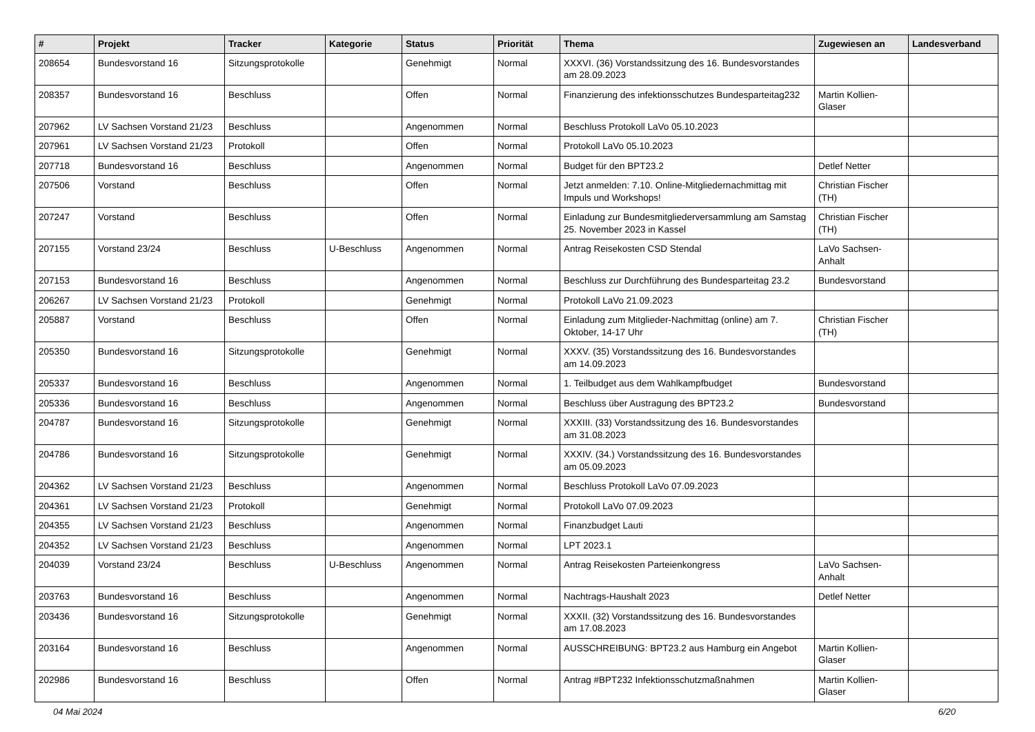| # | Projekt | Tracker | Kategorie | Status | Priorität | Thema | Zugewiesen an | Landesverband |
| --- | --- | --- | --- | --- | --- | --- | --- | --- |
| 208654 | Bundesvorstand 16 | Sitzungsprotokolle | | Genehmigt | Normal | XXXVI. (36) Vorstandssitzung des 16. Bundesvorstandes am 28.09.2023 | | |
| 208357 | Bundesvorstand 16 | Beschluss | | Offen | Normal | Finanzierung des infektionsschutzes Bundesparteitag232 | Martin Kollien-Glaser | |
| 207962 | LV Sachsen Vorstand 21/23 | Beschluss | | Angenommen | Normal | Beschluss Protokoll LaVo 05.10.2023 | | |
| 207961 | LV Sachsen Vorstand 21/23 | Protokoll | | Offen | Normal | Protokoll LaVo 05.10.2023 | | |
| 207718 | Bundesvorstand 16 | Beschluss | | Angenommen | Normal | Budget für den BPT23.2 | Detlef Netter | |
| 207506 | Vorstand | Beschluss | | Offen | Normal | Jetzt anmelden: 7.10. Online-Mitgliedernachmittag mit Impuls und Workshops! | Christian Fischer (TH) | |
| 207247 | Vorstand | Beschluss | | Offen | Normal | Einladung zur Bundesmitgliederversammlung am Samstag 25. November 2023 in Kassel | Christian Fischer (TH) | |
| 207155 | Vorstand 23/24 | Beschluss | U-Beschluss | Angenommen | Normal | Antrag Reisekosten CSD Stendal | LaVo Sachsen-Anhalt | |
| 207153 | Bundesvorstand 16 | Beschluss | | Angenommen | Normal | Beschluss zur Durchführung des Bundesparteitag 23.2 | Bundesvorstand | |
| 206267 | LV Sachsen Vorstand 21/23 | Protokoll | | Genehmigt | Normal | Protokoll LaVo 21.09.2023 | | |
| 205887 | Vorstand | Beschluss | | Offen | Normal | Einladung zum Mitglieder-Nachmittag (online) am 7. Oktober, 14-17 Uhr | Christian Fischer (TH) | |
| 205350 | Bundesvorstand 16 | Sitzungsprotokolle | | Genehmigt | Normal | XXXV. (35) Vorstandssitzung des 16. Bundesvorstandes am 14.09.2023 | | |
| 205337 | Bundesvorstand 16 | Beschluss | | Angenommen | Normal | 1. Teilbudget aus dem Wahlkampfbudget | Bundesvorstand | |
| 205336 | Bundesvorstand 16 | Beschluss | | Angenommen | Normal | Beschluss über Austragung des BPT23.2 | Bundesvorstand | |
| 204787 | Bundesvorstand 16 | Sitzungsprotokolle | | Genehmigt | Normal | XXXIII. (33) Vorstandssitzung des 16. Bundesvorstandes am 31.08.2023 | | |
| 204786 | Bundesvorstand 16 | Sitzungsprotokolle | | Genehmigt | Normal | XXXIV. (34.) Vorstandssitzung des 16. Bundesvorstandes am 05.09.2023 | | |
| 204362 | LV Sachsen Vorstand 21/23 | Beschluss | | Angenommen | Normal | Beschluss Protokoll LaVo 07.09.2023 | | |
| 204361 | LV Sachsen Vorstand 21/23 | Protokoll | | Genehmigt | Normal | Protokoll LaVo 07.09.2023 | | |
| 204355 | LV Sachsen Vorstand 21/23 | Beschluss | | Angenommen | Normal | Finanzbudget Lauti | | |
| 204352 | LV Sachsen Vorstand 21/23 | Beschluss | | Angenommen | Normal | LPT 2023.1 | | |
| 204039 | Vorstand 23/24 | Beschluss | U-Beschluss | Angenommen | Normal | Antrag Reisekosten Parteienkongress | LaVo Sachsen-Anhalt | |
| 203763 | Bundesvorstand 16 | Beschluss | | Angenommen | Normal | Nachtrags-Haushalt 2023 | Detlef Netter | |
| 203436 | Bundesvorstand 16 | Sitzungsprotokolle | | Genehmigt | Normal | XXXII. (32) Vorstandssitzung des 16. Bundesvorstandes am 17.08.2023 | | |
| 203164 | Bundesvorstand 16 | Beschluss | | Angenommen | Normal | AUSSCHREIBUNG: BPT23.2 aus Hamburg ein Angebot | Martin Kollien-Glaser | |
| 202986 | Bundesvorstand 16 | Beschluss | | Offen | Normal | Antrag #BPT232 Infektionsschutzmaßnahmen | Martin Kollien-Glaser | |
04 Mai 2024 6/20